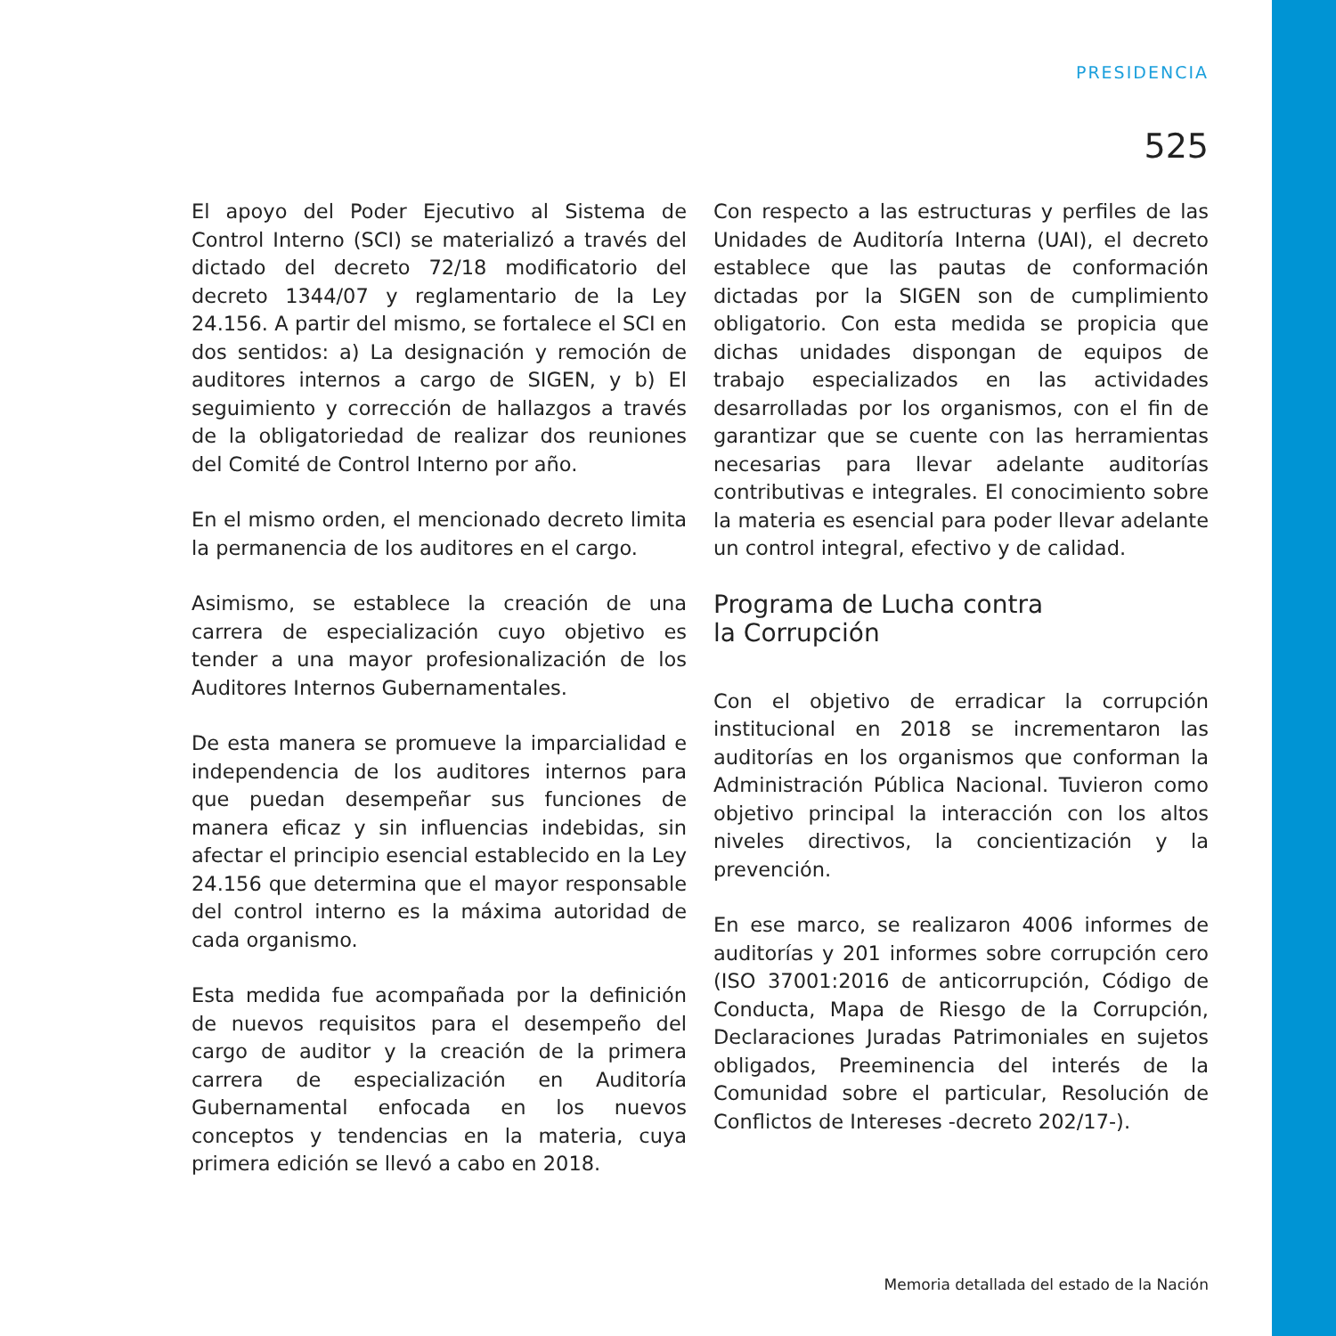PRESIDENCIA
525
El apoyo del Poder Ejecutivo al Sistema de Control Interno (SCI) se materializó a través del dictado del decreto 72/18 modificatorio del decreto 1344/07 y reglamentario de la Ley 24.156. A partir del mismo, se fortalece el SCI en dos sentidos: a) La designación y remoción de auditores internos a cargo de SIGEN, y b) El seguimiento y corrección de hallazgos a través de la obligatoriedad de realizar dos reuniones del Comité de Control Interno por año.
En el mismo orden, el mencionado decreto limita la permanencia de los auditores en el cargo.
Asimismo, se establece la creación de una carrera de especialización cuyo objetivo es tender a una mayor profesionalización de los Auditores Internos Gubernamentales.
De esta manera se promueve la imparcialidad e independencia de los auditores internos para que puedan desempeñar sus funciones de manera eficaz y sin influencias indebidas, sin afectar el principio esencial establecido en la Ley 24.156 que determina que el mayor responsable del control interno es la máxima autoridad de cada organismo.
Esta medida fue acompañada por la definición de nuevos requisitos para el desempeño del cargo de auditor y la creación de la primera carrera de especialización en Auditoría Gubernamental enfocada en los nuevos conceptos y tendencias en la materia, cuya primera edición se llevó a cabo en 2018.
Con respecto a las estructuras y perfiles de las Unidades de Auditoría Interna (UAI), el decreto establece que las pautas de conformación dictadas por la SIGEN son de cumplimiento obligatorio. Con esta medida se propicia que dichas unidades dispongan de equipos de trabajo especializados en las actividades desarrolladas por los organismos, con el fin de garantizar que se cuente con las herramientas necesarias para llevar adelante auditorías contributivas e integrales. El conocimiento sobre la materia es esencial para poder llevar adelante un control integral, efectivo y de calidad.
Programa de Lucha contra
la Corrupción
Con el objetivo de erradicar la corrupción institucional en 2018 se incrementaron las auditorías en los organismos que conforman la Administración Pública Nacional. Tuvieron como objetivo principal la interacción con los altos niveles directivos, la concientización y la prevención.
En ese marco, se realizaron 4006 informes de auditorías y 201 informes sobre corrupción cero (ISO 37001:2016 de anticorrupción, Código de Conducta, Mapa de Riesgo de la Corrupción, Declaraciones Juradas Patrimoniales en sujetos obligados, Preeminencia del interés de la Comunidad sobre el particular, Resolución de Conflictos de Intereses -decreto 202/17-).
Memoria detallada del estado de la Nación